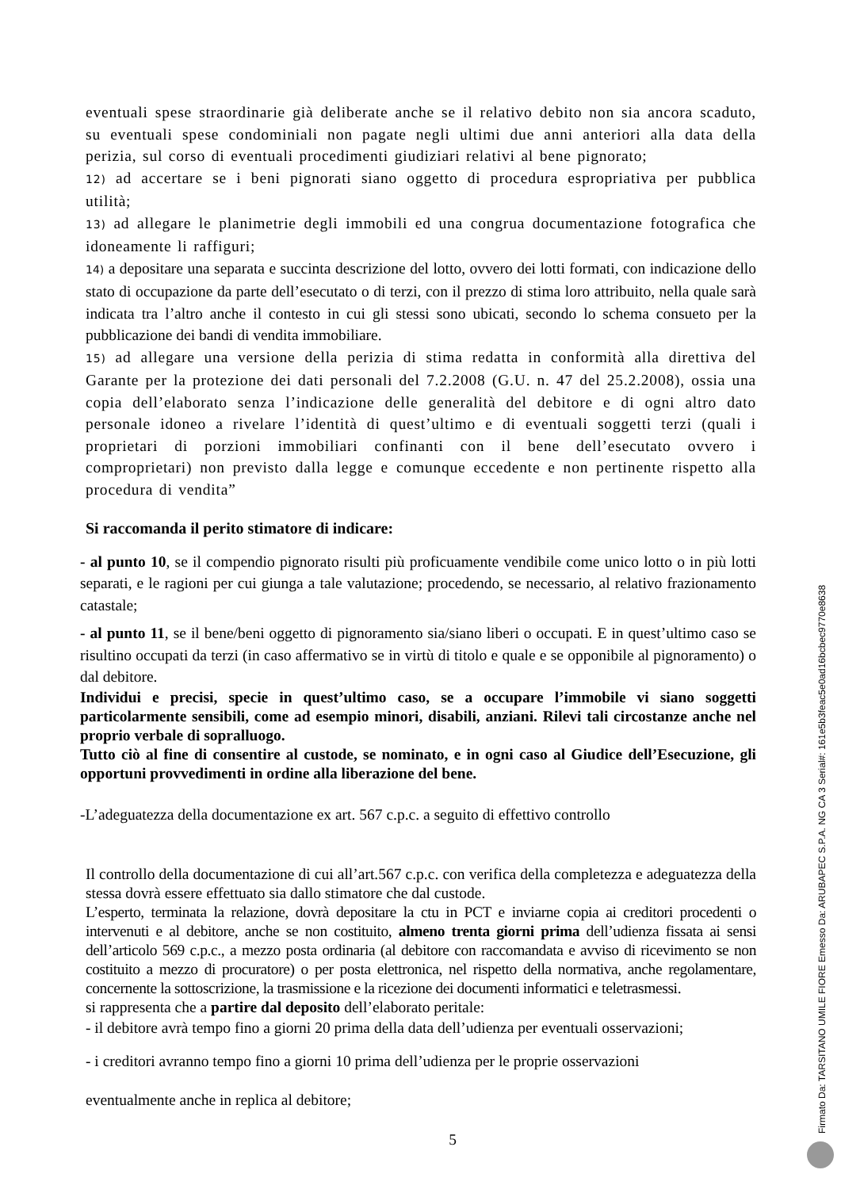eventuali spese straordinarie già deliberate anche se il relativo debito non sia ancora scaduto, su eventuali spese condominiali non pagate negli ultimi due anni anteriori alla data della perizia, sul corso di eventuali procedimenti giudiziari relativi al bene pignorato;
12) ad accertare se i beni pignorati siano oggetto di procedura espropriativa per pubblica utilità;
13) ad allegare le planimetrie degli immobili ed una congrua documentazione fotografica che idoneamente li raffiguri;
14) a depositare una separata e succinta descrizione del lotto, ovvero dei lotti formati, con indicazione dello stato di occupazione da parte dell’esecutato o di terzi, con il prezzo di stima loro attribuito, nella quale sarà indicata tra l’altro anche il contesto in cui gli stessi sono ubicati, secondo lo schema consueto per la pubblicazione dei bandi di vendita immobiliare.
15) ad allegare una versione della perizia di stima redatta in conformità alla direttiva del Garante per la protezione dei dati personali del 7.2.2008 (G.U. n. 47 del 25.2.2008), ossia una copia dell’elaborato senza l’indicazione delle generalità del debitore e di ogni altro dato personale idoneo a rivelare l’identità di quest’ultimo e di eventuali soggetti terzi (quali i proprietari di porzioni immobiliari confinanti con il bene dell’esecutato ovvero i comproprietari) non previsto dalla legge e comunque eccedente e non pertinente rispetto alla procedura di vendita”
Si raccomanda il perito stimatore di indicare:
- al punto 10, se il compendio pignorato risulti più proficuamente vendibile come unico lotto o in più lotti separati, e le ragioni per cui giunga a tale valutazione; procedendo, se necessario, al relativo frazionamento catastale;
- al punto 11, se il bene/beni oggetto di pignoramento sia/siano liberi o occupati. E in quest’ultimo caso se risultino occupati da terzi (in caso affermativo se in virtù di titolo e quale e se opponibile al pignoramento) o dal debitore.
Individui e precisi, specie in quest’ultimo caso, se a occupare l’immobile vi siano soggetti particolarmente sensibili, come ad esempio minori, disabili, anziani. Rilevi tali circostanze anche nel proprio verbale di sopralluogo.
Tutto ciò al fine di consentire al custode, se nominato, e in ogni caso al Giudice dell’Esecuzione, gli opportuni provvedimenti in ordine alla liberazione del bene.
-L’adeguatezza della documentazione ex art. 567 c.p.c. a seguito di effettivo controllo
Il controllo della documentazione di cui all’art.567 c.p.c. con verifica della completezza e adeguatezza della stessa dovrà essere effettuato sia dallo stimatore che dal custode.
L’esperto, terminata la relazione, dovrà depositare la ctu in PCT e inviarne copia ai creditori procedenti o intervenuti e al debitore, anche se non costituito, almeno trenta giorni prima dell’udienza fissata ai sensi dell’articolo 569 c.p.c., a mezzo posta ordinaria (al debitore con raccomandata e avviso di ricevimento se non costituito a mezzo di procuratore) o per posta elettronica, nel rispetto della normativa, anche regolamentare, concernente la sottoscrizione, la trasmissione e la ricezione dei documenti informatici e teletrasmessi.
si rappresenta che a partire dal deposito dell’elaborato peritale:
- il debitore avrà tempo fino a giorni 20 prima della data dell’udienza per eventuali osservazioni;
- i creditori avranno tempo fino a giorni 10 prima dell’udienza per le proprie osservazioni
eventualmente anche in replica al debitore;
5
Firmato Da: TARSITANO UMILE FIORE Emesso Da: ARUBAPEC S.P.A. NG CA 3 Serial#: 161e5b3feac5e0ad16bcbec9770e8638